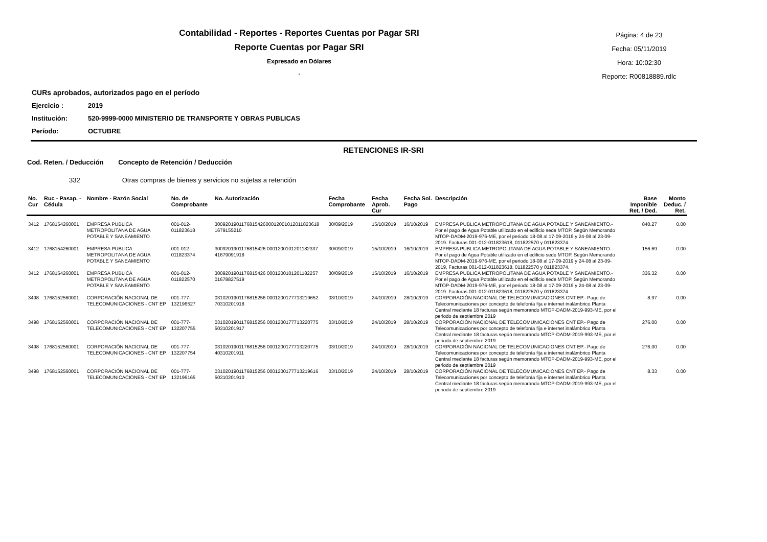Contabilidad - Reportes - Reportes Cuentas por Pagar SRI
Reporte Cuentas por Pagar SRI
Expresado en Dólares
.
Página: 4 de 23
Fecha: 05/11/2019
Hora: 10:02:30
Reporte: R00818889.rdlc
CURs aprobados, autorizados pago en el período
Ejercicio : 2019
Institución: 520-9999-0000 MINISTERIO DE TRANSPORTE Y OBRAS PUBLICAS
Período: OCTUBRE
RETENCIONES IR-SRI
Cod. Reten. / Deducción Concepto de Retención / Deducción
332 Otras compras de bienes y servicios no sujetas a retención
| No. Cur | Ruc - Pasap. - Cédula | Nombre - Razón Social | No. de Comprobante | No. Autorización | Fecha Comprobante | Fecha Aprob. Cur | Fecha Sol. Pago | Descripción | Base Imponible Ret. / Ded. | Monto Deduc. / Ret. |
| --- | --- | --- | --- | --- | --- | --- | --- | --- | --- | --- |
| 3412 | 1768154260001 | EMPRESA PUBLICA METROPOLITANA DE AGUA POTABLE Y SANEAMIENTO | 001-012-011823618 | 300920190117681542600012001012011823618 1679155210 | 30/09/2019 | 15/10/2019 | 16/10/2019 | EMPRESA PUBLICA METROPOLITANA DE AGUA POTABLE Y SANEAMIENTO.- Por el pago de Agua Potable utilizado en el edificio sede MTOP. Según Memorando MTOP-DADM-2019-976-ME, por el periodo 18-08 al 17-09-2019 y 24-08 al 23-09-2019. Facturas 001-012-011823618, 011822570 y 011823374. | 840.27 | 0.00 |
| 3412 | 1768154260001 | EMPRESA PUBLICA METROPOLITANA DE AGUA POTABLE Y SANEAMIENTO | 001-012-011823374 | 3009201901176815426 0001200101201182337 41679091918 | 30/09/2019 | 15/10/2019 | 16/10/2019 | EMPRESA PUBLICA METROPOLITANA DE AGUA POTABLE Y SANEAMIENTO.- Por el pago de Agua Potable utilizado en el edificio sede MTOP. Según Memorando MTOP-DADM-2019-976-ME, por el periodo 18-08 al 17-09-2019 y 24-08 al 23-09-2019. Facturas 001-012-011823618, 011822570 y 011823374. | 156.69 | 0.00 |
| 3412 | 1768154260001 | EMPRESA PUBLICA METROPOLITANA DE AGUA POTABLE Y SANEAMIENTO | 001-012-011822570 | 3009201901176815426 0001200101201182257 01678827519 | 30/09/2019 | 15/10/2019 | 16/10/2019 | EMPRESA PUBLICA METROPOLITANA DE AGUA POTABLE Y SANEAMIENTO.- Por el pago de Agua Potable utilizado en el edificio sede MTOP. Según Memorando MTOP-DADM-2019-976-ME, por el periodo 18-08 al 17-09-2019 y 24-08 al 23-09-2019. Facturas 001-012-011823618, 011822570 y 011823374. | 336.32 | 0.00 |
| 3498 | 1768152560001 | CORPORACIÓN NACIONAL DE TELECOMUNICACIONES - CNT EP | 001-777-132196527 | 0310201901176815256 0001200177713219652 70310201918 | 03/10/2019 | 24/10/2019 | 28/10/2019 | CORPORACIÓN NACIONAL DE TELECOMUNICACIONES CNT EP.- Pago de Telecomunicaciones por concepto de telefonía fija e internet inalámbrico Planta Central mediante 18 facturas según memorando MTOP-DADM-2019-993-ME, por el periodo de septiembre 2019 | 8.97 | 0.00 |
| 3498 | 1768152560001 | CORPORACIÓN NACIONAL DE TELECOMUNICACIONES - CNT EP | 001-777-132207755 | 0310201901176815256 0001200177713220775 50310201917 | 03/10/2019 | 24/10/2019 | 28/10/2019 | CORPORACIÓN NACIONAL DE TELECOMUNICACIONES CNT EP.- Pago de Telecomunicaciones por concepto de telefonía fija e internet inalámbrico Planta Central mediante 18 facturas según memorando MTOP-DADM-2019-993-ME, por el periodo de septiembre 2019 | 276.00 | 0.00 |
| 3498 | 1768152560001 | CORPORACIÓN NACIONAL DE TELECOMUNICACIONES - CNT EP | 001-777-132207754 | 0310201901176815256 0001200177713220775 40310201911 | 03/10/2019 | 24/10/2019 | 28/10/2019 | CORPORACIÓN NACIONAL DE TELECOMUNICACIONES CNT EP.- Pago de Telecomunicaciones por concepto de telefonía fija e internet inalámbrico Planta Central mediante 18 facturas según memorando MTOP-DADM-2019-993-ME, por el periodo de septiembre 2019 | 276.00 | 0.00 |
| 3498 | 1768152560001 | CORPORACIÓN NACIONAL DE TELECOMUNICACIONES - CNT EP | 001-777-132196165 | 0310201901176815256 0001200177713219616 50310201910 | 03/10/2019 | 24/10/2019 | 28/10/2019 | CORPORACIÓN NACIONAL DE TELECOMUNICACIONES CNT EP.- Pago de Telecomunicaciones por concepto de telefonía fija e internet inalámbrico Planta Central mediante 18 facturas según memorando MTOP-DADM-2019-993-ME, por el periodo de septiembre 2019 | 8.33 | 0.00 |